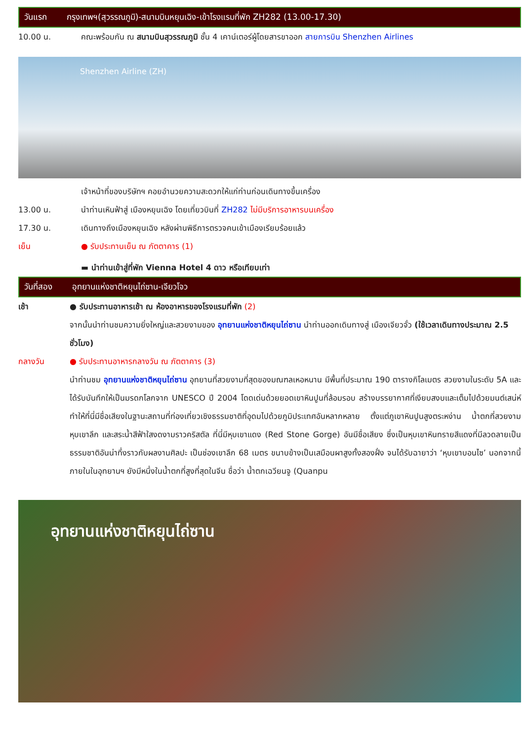วันแรก กรุงเทพฯ(สุวรรณภูมิ)-สนามบินหยุนเฉิง-เข้าโรงแรมที่พัก ZH282 (13.00-17.30)
10.00 น. คณะพร้อมกัน ณ สนามบินสุวรรณภูมิ ชั้น 4 เคาน์เตอร์ผู้โดยสารขาออก สายการบิน Shenzhen Airlines
Shenzhen Airline (ZH)
เจ้าหน้าที่ของบริษัทฯ คอยอำนวยความสะดวกให้แก่ท่านก่อนเดินทางขึ้นเครื่อง
13.00 น. นำท่านเหินฟ้าสู่ เมืองหยุนเฉิง โดยเที่ยวบินที่ ZH282 ไม่มีบริการอาหารบนเครื่อง
17.30 น. เดินทางถึงเมืองหยุนเฉิง หลังผ่านพิธีการตรวจคนเข้าเมืองเรียบร้อยแล้ว
เย็น ● รับประทานเย็น ณ ภัตตาคาร (1)
▬ นำท่านเข้าสู่ที่พัก Vienna Hotel 4 ดาว หรือเทียบเท่า
วันที่สอง อุทยานแห่งชาติหยุนไถ่ซาน-เจียวโจว
เช้า ● รับประทานอาหารเช้า ณ ห้องอาหารของโรงแรมที่พัก (2)
จากนั้นนำท่านชมความยิ่งใหญ่และสวยงามของ อุทยานแห่งชาติหยุนไถ่ซาน นำท่านออกเดินทางสู่ เมืองเจียวจั่ว (ใช้เวลาเดินทางประมาณ 2.5 ชั่วโมง)
กลางวัน ● รับประทานอาหารกลางวัน ณ ภัตตาคาร (3)
นำท่านชม อุทยานแห่งชาติหยุนไถ่ซาน อุทยานที่สวยงามที่สุดของมณฑลเหอหนาน มีพื้นที่ประมาณ 190 ตารางกิโลเมตร สวยงามในระดับ 5A และได้รับบันทึกให้เป็นมรดกโลกจาก UNESCO ปี 2004 โดดเด่นด้วยยอดเขาหินปูนที่ล้อมรอบ สร้างบรรยากาศที่เงียบสงบและเต็มไปด้วยมนต์เสน่ห์ ทำให้ที่นี่มีชื่อเสียงในฐานะสถานที่ท่องเที่ยวเชิงธรรมชาติที่อุดมไปด้วยภูมิประเทศอันหลากหลาย ตั้งแต่ภูเขาหินปูนสูงตระหง่าน น้ำตกที่สวยงาม หุบเขาลึก และสระน้ำสีฟ้าใสงดงามราวคริสตัล ที่นี่มีหุบเขาแดง (Red Stone Gorge) อันมีชื่อเสียง ซึ่งเป็นหุบเขาหินทรายสีแดงที่มีลวดลายเป็นธรรมชาติอันน่าทึ่งราวกับผลงานศิลปะ เป็นช่องเขาลึก 68 เมตร ขนาบข้างเป็นเสมือนผาสูงทั้งสองฝั่ง จนได้รับฉายาว่า ‘หุบเขาบอนไซ’ นอกจากนี้ภายในในอุทยานฯ ยังมีหนึ่งในน้ำตกที่สูงที่สุดในจีน ชื่อว่า น้ำตกเฉวียนจู (Quanpu
อุทยานแห่งชาติหยุนไถ่ซาน